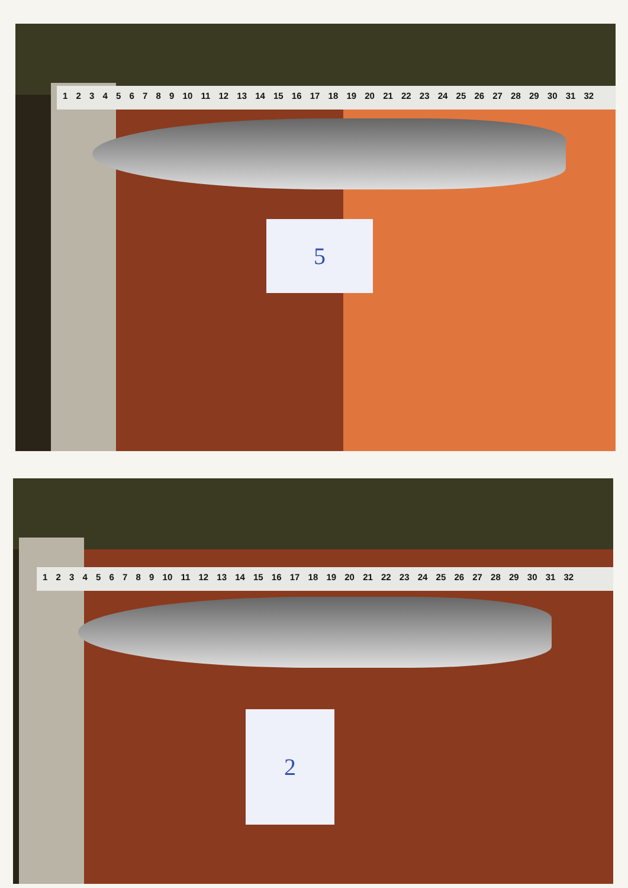1 2 3 4 5 6 7 8 9 10 11 12 13 14 15 16 17 18 19 20 21 22 23 24 25 26 27 28 29 30 31 32
5
1 2 3 4 5 6 7 8 9 10 11 12 13 14 15 16 17 18 19 20 21 22 23 24 25 26 27 28 29 30 31 32
2